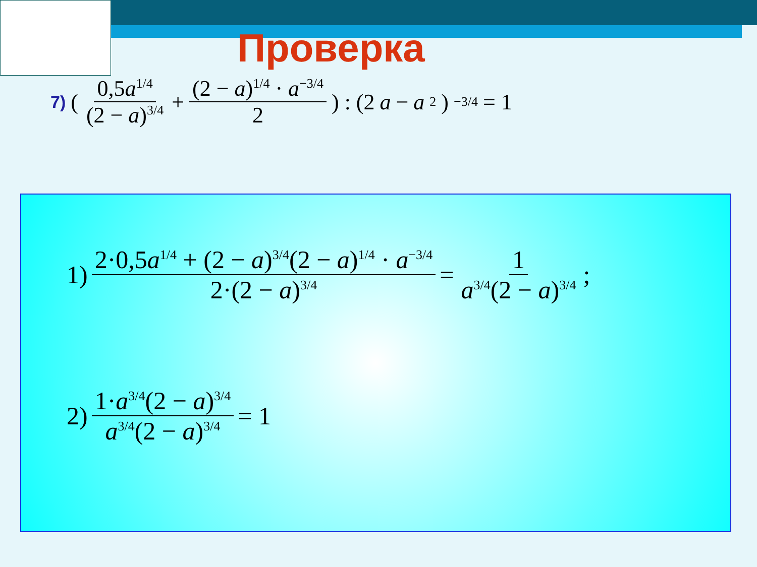Проверка
7) ( 0,5a<sup>1/4</sup> (2 − a)<sup>3/4</sup> + (2 − a)<sup>1/4</sup> · a<sup>−3/4</sup> 2 ) : (2 a − a<sup>2</sup>)<sup>−3/4</sup> = 1
1) 2·0,5a<sup>1/4</sup> + (2 − a)<sup>3/4</sup>(2 − a)<sup>1/4</sup> · a<sup>−3/4</sup> 2·(2 − a)<sup>3/4</sup> = 1 a<sup>3/4</sup>(2 − a)<sup>3/4</sup>;
2) 1·a<sup>3/4</sup>(2 − a)<sup>3/4</sup> a<sup>3/4</sup>(2 − a)<sup>3/4</sup> = 1